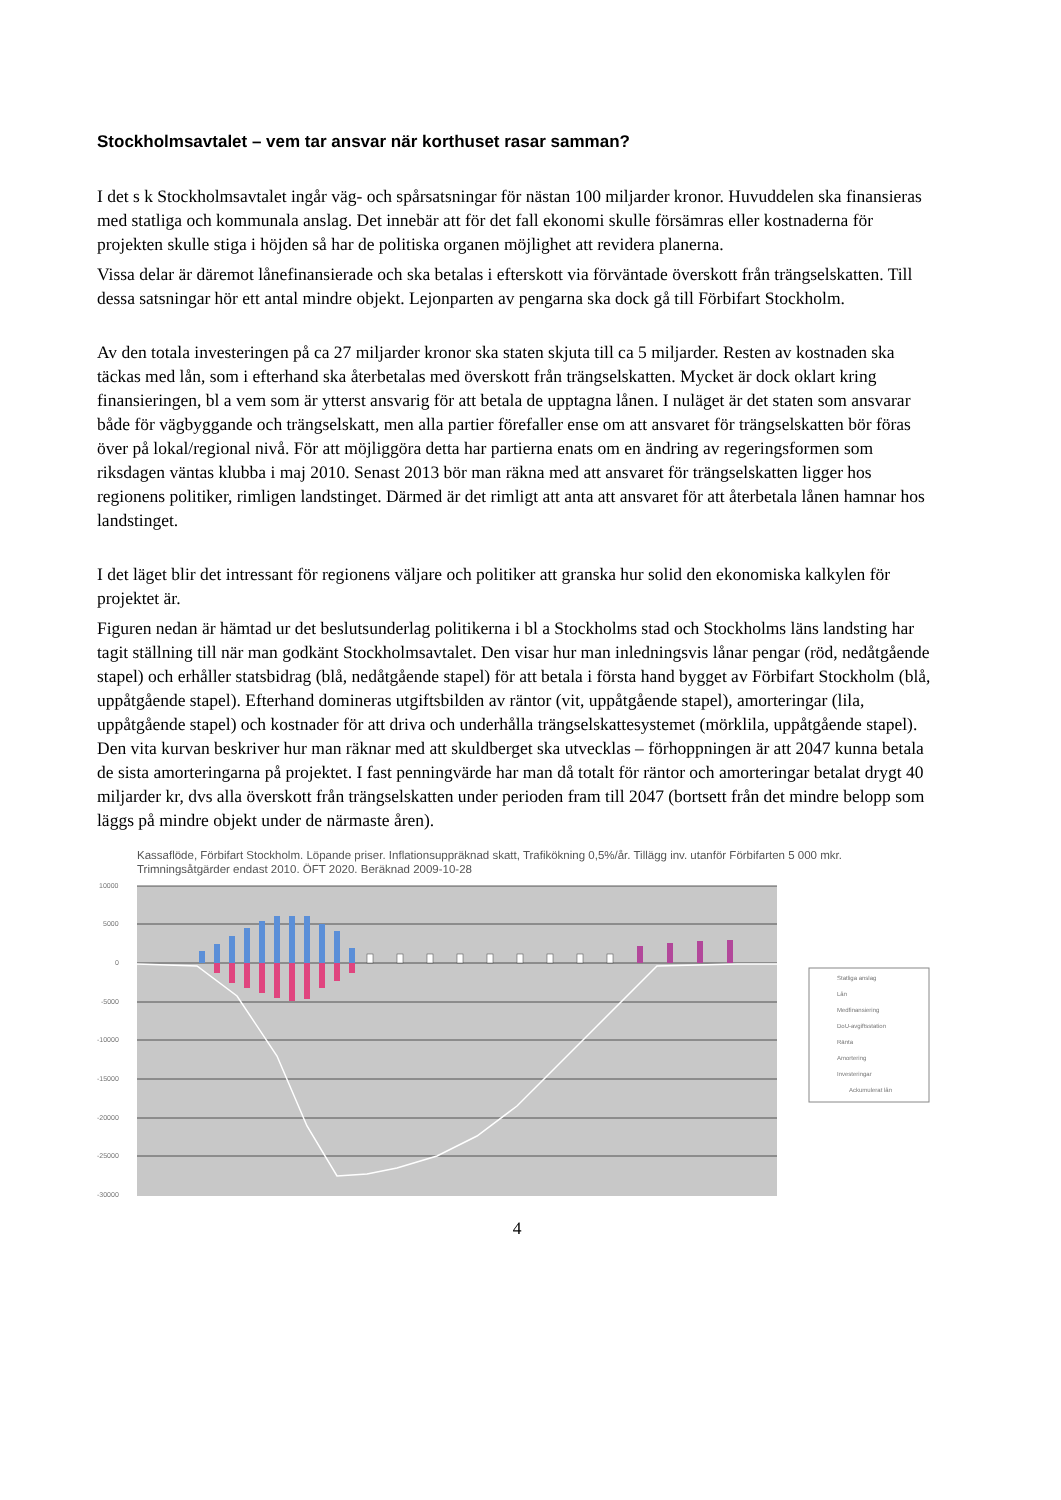Stockholmsavtalet – vem tar ansvar när korthuset rasar samman?
I det s k Stockholmsavtalet ingår väg- och spårsatsningar för nästan 100 miljarder kronor. Huvuddelen ska finansieras med statliga och kommunala anslag. Det innebär att för det fall ekonomi skulle försämras eller kostnaderna för projekten skulle stiga i höjden så har de politiska organen möjlighet att revidera planerna.
Vissa delar är däremot lånefinansierade och ska betalas i efterskott via förväntade överskott från trängselskatten. Till dessa satsningar hör ett antal mindre objekt. Lejonparten av pengarna ska dock gå till Förbifart Stockholm.
Av den totala investeringen på ca 27 miljarder kronor ska staten skjuta till ca 5 miljarder. Resten av kostnaden ska täckas med lån, som i efterhand ska återbetalas med överskott från trängselskatten. Mycket är dock oklart kring finansieringen, bl a vem som är ytterst ansvarig för att betala de upptagna lånen. I nuläget är det staten som ansvarar både för vägbyggande och trängselskatt, men alla partier förefaller ense om att ansvaret för trängselskatten bör föras över på lokal/regional nivå. För att möjliggöra detta har partierna enats om en ändring av regeringsformen som riksdagen väntas klubba i maj 2010. Senast 2013 bör man räkna med att ansvaret för trängselskatten ligger hos regionens politiker, rimligen landstinget. Därmed är det rimligt att anta att ansvaret för att återbetala lånen hamnar hos landstinget.
I det läget blir det intressant för regionens väljare och politiker att granska hur solid den ekonomiska kalkylen för projektet är.
Figuren nedan är hämtad ur det beslutsunderlag politikerna i bl a Stockholms stad och Stockholms läns landsting har tagit ställning till när man godkänt Stockholmsavtalet. Den visar hur man inledningsvis lånar pengar (röd, nedåtgående stapel) och erhåller statsbidrag (blå, nedåtgående stapel) för att betala i första hand bygget av Förbifart Stockholm (blå, uppåtgående stapel). Efterhand domineras utgiftsbilden av räntor (vit, uppåtgående stapel), amorteringar (lila, uppåtgående stapel) och kostnader för att driva och underhålla trängselskattesystemet (mörklila, uppåtgående stapel). Den vita kurvan beskriver hur man räknar med att skuldberget ska utvecklas – förhoppningen är att 2047 kunna betala de sista amorteringarna på projektet. I fast penningvärde har man då totalt för räntor och amorteringar betalat drygt 40 miljarder kr, dvs alla överskott från trängselskatten under perioden fram till 2047 (bortsett från det mindre belopp som läggs på mindre objekt under de närmaste åren).
Kassaflöde, Förbifart Stockholm. Löpande priser. Inflationsuppräknad skatt, Trafikökning 0,5%/år. Tillägg inv. utanför Förbifarten 5 000 mkr. Trimningsåtgärder endast 2010. ÖFT 2020. Beräknad 2009-10-28
10000
5000
0
-5000
-10000
-15000
-20000
-25000
-30000
Statliga anslag
Lån
Medfinansiering
DoU-avgiftsstation
Ränta
Amortering
Investeringar
Ackumulerat lån
4